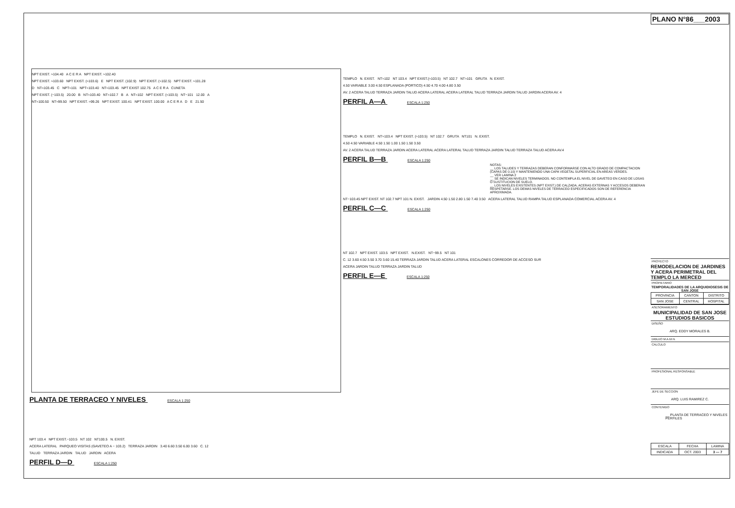NPT EXIST. ≈104.40 A C E R A NPT EXIST. ≈102.40
NPT EXIST. ≈103.60 NPT EXIST. (≈103.6) E NPT EXIST. (102.9) NPT EXIST. (≈102.5) NPT EXIST. ≈101.28
D NT≈103.45 C NPT≈101 NPT≈103.40 NT≈103.45 NPT EXIST 102.75 A C E R A CUNETA
NPT EXIST. (−103.5) 20.00 B NT≈103.40 NT≈102.7 B A NT≈102 NPT EXIST. (≈103.5) NT−101 12.00 A
NT≈100.50 NT≈99.50 NPT EXIST. ≈99.26 NPT EXIST. 100.41 NPT EXIST. 100.00 A C E R A D E 21.50
PLANTA DE TERRACEO Y NIVELES ESCALA 1:250
NPT 103.4 NPT EXIST.−103.5 NT 102 NT100.5 N. EXIST.
ACERA LATERAL PARQUEO VISITAS (GAVETEO A − 103.2) TERRAZA JARDIN 3.40 6.60 3.50 6.00 3.60 C. 12
TALUD TERRAZA JARDIN TALUD JARDIN ACERA
PERFIL D—D ESCALA 1:250
TEMPLO N. EXIST. NT≈102 NT 103.4 NPT EXIST.(≈103.5) NT 102.7 NT≈101 GRUTA N. EXIST.
4.50 VARIABLE 3.00 4.50 ESPLANADA (PORTICO) 4.50 4.70 4.00 4.80 3.50
AV. 2 ACERA TALUD TERRAZA JARDIN TALUD ACERA LATERAL ACERA LATERAL TALUD TERRAZA JARDIN TALUD JARDIN ACERA AV. 4
PERFIL A—A ESCALA 1:250
TEMPLO N. EXIST. NT≈103.4 NPT EXIST. (≈103.5) NT 102.7 GRUTA NT101 N. EXIST.
4.50 4.50 VARIABLE 4.50 1.50 1.00 1.50 1.50 3.50
AV. 2 ACERA TALUD TERRAZA JARDIN ACERA LATERAL ACERA LATERAL TALUD TERRAZA JARDIN TALUD TERRAZA TALUD ACERA AV.4
PERFIL B—B ESCALA 1:250
NOTAS:
__ LOS TALUDES Y TERRAZAS DEBERAN CONFORMARSE CON ALTO GRADO DE COMPACTACION (CAPAS DE 0.10) Y MANTENIENDO UNA CAPA VEGETAL SUPERFICIAL EN AREAS VERDES.
__ VER LAMINA 2
__ SE INDICAN NIVELES TERMINADOS. NO CONTEMPLA EL NIVEL DE GAVETEO EN CASO DE LOSAS O SUSTITUCION DE SUELO.
__ LOS NIVELES EXISTENTES (NPT EXIST.) DE CALZADA, ACERAS EXTERNAS Y ACCESOS DEBERAN RESPETARSE. LOS DEMAS NIVELES DE TERRACEO ESPECIFICADOS SON DE REFERENCIA APROXIMADA.
NT−103.45 NPT EXIST. NT 102.7 NPT 101 N. EXIST. JARDIN 4.50 1.50 2.80 1.50 7.40 3.50 ACERA LATERAL TALUD RAMPA TALUD ESPLANADA COMERCIAL ACERA AV. 4
PERFIL C—C ESCALA 1:250
NT 102.7 NPT EXIST. 103.5 NPT EXIST. N.EXIST. NT−99.5 NT 101
C. 12 3.60 4.50 3.50 3.70 3.60 15.40 TERRAZA JARDIN TALUD ACERA LATERAL ESCALONES CORREDOR DE ACCESO SUR
ACERA JARDIN TALUD TERRAZA JARDIN TALUD
PERFIL E—E ESCALA 1:250
PLANO N°86___2003
PROYECTO
REMODELACION DE JARDINES Y ACERA PERIMETRAL DEL TEMPLO LA MERCED
PROPIETARIO
TEMPORALIDADES DE LA ARQUIDIOSESIS DE SAN JOSE
| PROVINCIA | CANTON | DISTRITO |
| SAN JOSE | CENTRAL | HOSPITAL |
ASESORAMIENTO
MUNICIPALIDAD DE SAN JOSE
ESTUDIOS BASICOS
DISEÑO
ARQ. EDDY MORALES B.
DIBUJO M.A.M.N.
CALCULO
PROFESIONAL RESPONSABLE
JEFE DE SECCION
ARQ. LUIS RAMIREZ C.
CONTENIDO
__ PLANTA DE TERRACEO Y NIVELES PERFILES
| ESCALA | FECHA | LAMINA |
| INDICADA | OCT. 2003 | 3 — 7 |